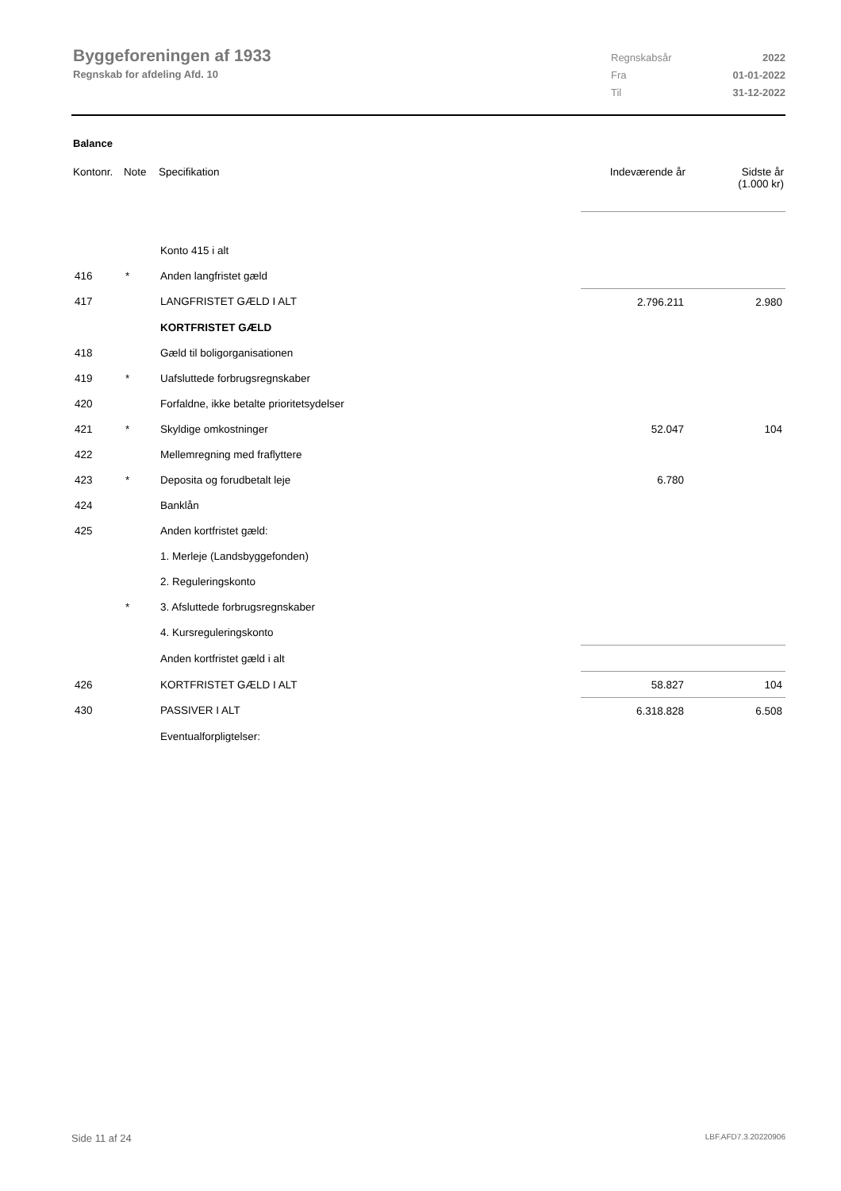Byggeforeningen af 1933
Regnskab for afdeling Afd. 10
Regnskabsår 2022
Fra 01-01-2022
Til 31-12-2022
Balance
| Kontonr. | Note | Specifikation | Indeværende år | Sidste år (1.000 kr) |
| --- | --- | --- | --- | --- |
| | | Konto 415 i alt | | |
| 416 | * | Anden langfristet gæld | | |
| 417 | | LANGFRISTET GÆLD I ALT | 2.796.211 | 2.980 |
| | | KORTFRISTET GÆLD | | |
| 418 | | Gæld til boligorganisationen | | |
| 419 | * | Uafsluttede forbrugsregnskaber | | |
| 420 | | Forfaldne, ikke betalte prioritetsydelser | | |
| 421 | * | Skyldige omkostninger | 52.047 | 104 |
| 422 | | Mellemregning med fraflyttere | | |
| 423 | * | Deposita og forudbetalt leje | 6.780 | |
| 424 | | Banklån | | |
| 425 | | Anden kortfristet gæld: | | |
| | | 1. Merleje (Landsbyggefonden) | | |
| | | 2. Reguleringskonto | | |
| | * | 3. Afsluttede forbrugsregnskaber | | |
| | | 4. Kursreguleringskonto | | |
| | | Anden kortfristet gæld i alt | | |
| 426 | | KORTFRISTET GÆLD I ALT | 58.827 | 104 |
| 430 | | PASSIVER I ALT | 6.318.828 | 6.508 |
| | | Eventualforpligtelser: | | |
Side 11 af 24 LBF.AFD7.3.20220906